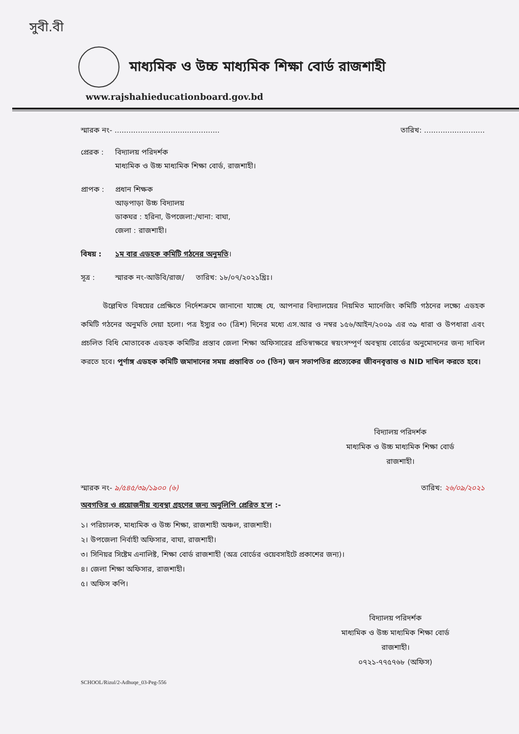সুবী.বী
মাধ্যমিক ও উচ্চ মাধ্যমিক শিক্ষা বোর্ড রাজশাহী
www.rajshahieducationboard.gov.bd
স্মারক নং- ............................................. তারিখ: ..........................
প্রেরক :
বিদ্যালয় পরিদর্শক
মাধ্যমিক ও উচ্চ মাধ্যমিক শিক্ষা বোর্ড, রাজশাহী।
প্রাপক :
প্রধান শিক্ষক
আড়পাড়া উচ্চ বিদ্যালয়
ডাকঘর : হরিনা, উপজেলা:/থানা: বাঘা,
জেলা : রাজশাহী।
বিষয় : ১ম বার এডহক কমিটি গঠনের অনুমতি।
সূত্র : স্মারক নং-আউবি/রাজ/ তারিখ: ১৮/০৭/২০২১খ্রিঃ।
উল্লেখিত বিষয়ের প্রেক্ষিতে নির্দেশক্রমে জানানো যাচ্ছে যে, আপনার বিদ্যালয়ের নিয়মিত ম্যানেজিং কমিটি গঠনের লক্ষ্যে এডহক কমিটি গঠনের অনুমতি দেয়া হলো। পত্র ইস্যুর ৩০ (ত্রিশ) দিনের মধ্যে এস.আর ও নম্বর ১৫৬/আইন/২০০৯ এর ৩৯ ধারা ও উপধারা এবং প্রচলিত বিধি মোতাবেক এডহক কমিটির প্রস্তাব জেলা শিক্ষা অফিসারের প্রতিস্বাক্ষরে স্বয়ংসম্পূর্ণ অবস্থায় বোর্ডের অনুমোদনের জন্য দাখিল করতে হবে। পূর্ণাঙ্গ এডহক কমিটি জমাদানের সময় প্রস্তাবিত ০৩ (তিন) জন সভাপতির প্রত্যেকের জীবনবৃত্তান্ত ও NID দাখিল করতে হবে।
বিদ্যালয় পরিদর্শক
মাধ্যমিক ও উচ্চ মাধ্যমিক শিক্ষা বোর্ড
রাজশাহী।
স্মারক নং- ৯/৫৪৫/৩৯/১৯০০ (৬) তারিখ: ২৬/০৯/২০২১
অবগতির ও প্রয়োজনীয় ব্যবস্থা গ্রহণের জন্য অনুলিপি প্রেরিত হ'ল :-
১। পরিচালক, মাধ্যমিক ও উচ্চ শিক্ষা, রাজশাহী অঞ্চল, রাজশাহী।
২। উপজেলা নির্বাহী অফিসার, বাঘা, রাজশাহী।
৩। সিনিয়র সিষ্টেম এনালিষ্ট, শিক্ষা বোর্ড রাজশাহী (অত্র বোর্ডের ওয়েবসাইটে প্রকাশের জন্য)।
৪। জেলা শিক্ষা অফিসার, রাজশাহী।
৫। অফিস কপি।
বিদ্যালয় পরিদর্শক
মাধ্যমিক ও উচ্চ মাধ্যমিক শিক্ষা বোর্ড
রাজশাহী।
০৭২১-৭৭৫৭৬৮ (অফিস)
SCHOOL/Rizul/2-Adhuqe_03-Peg-556